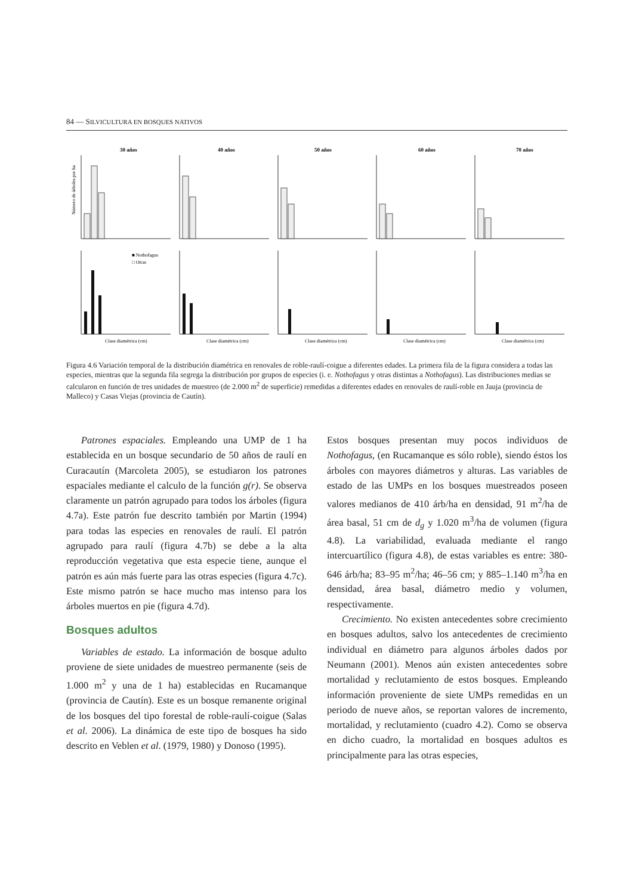84 — SILVICULTURA EN BOSQUES NATIVOS
30 años
40 años
50 años
60 años
70 años
Número de árboles por ha
■ Nothofagus
□ Otras
Clase diamétrica (cm)
Clase diamétrica (cm)
Clase diamétrica (cm)
Clase diamétrica (cm)
Clase diamétrica (cm)
Figura 4.6 Variación temporal de la distribución diamétrica en renovales de roble-raulí-coigue a diferentes edades. La primera fila de la figura considera a todas las especies, mientras que la segunda fila segrega la distribución por grupos de especies (i. e. Nothofagus y otras distintas a Nothofagus). Las distribuciones medias se calcularon en función de tres unidades de muestreo (de 2.000 m<sup>2</sup> de superficie) remedidas a diferentes edades en renovales de raulí-roble en Jauja (provincia de Malleco) y Casas Viejas (provincia de Cautín).
Patrones espaciales. Empleando una UMP de 1 ha establecida en un bosque secundario de 50 años de raulí en Curacautín (Marcoleta 2005), se estudiaron los patrones espaciales mediante el calculo de la función g(r). Se observa claramente un patrón agrupado para todos los árboles (figura 4.7a). Este patrón fue descrito también por Martin (1994) para todas las especies en renovales de raulí. El patrón agrupado para raulí (figura 4.7b) se debe a la alta reproducción vegetativa que esta especie tiene, aunque el patrón es aún más fuerte para las otras especies (figura 4.7c). Este mismo patrón se hace mucho mas intenso para los árboles muertos en pie (figura 4.7d).
Bosques adultos
Variables de estado. La información de bosque adulto proviene de siete unidades de muestreo permanente (seis de 1.000 m<sup>2</sup> y una de 1 ha) establecidas en Rucamanque (provincia de Cautín). Este es un bosque remanente original de los bosques del tipo forestal de roble-raulí-coigue (Salas et al. 2006). La dinámica de este tipo de bosques ha sido descrito en Veblen et al. (1979, 1980) y Donoso (1995).
Estos bosques presentan muy pocos individuos de Nothofagus, (en Rucamanque es sólo roble), siendo éstos los árboles con mayores diámetros y alturas. Las variables de estado de las UMPs en los bosques muestreados poseen valores medianos de 410 árb/ha en densidad, 91 m<sup>2</sup>/ha de área basal, 51 cm de d<sub>g</sub> y 1.020 m<sup>3</sup>/ha de volumen (figura 4.8). La variabilidad, evaluada mediante el rango intercuartílico (figura 4.8), de estas variables es entre: 380-646 árb/ha; 83–95 m<sup>2</sup>/ha; 46–56 cm; y 885–1.140 m<sup>3</sup>/ha en densidad, área basal, diámetro medio y volumen, respectivamente.
Crecimiento. No existen antecedentes sobre crecimiento en bosques adultos, salvo los antecedentes de crecimiento individual en diámetro para algunos árboles dados por Neumann (2001). Menos aún existen antecedentes sobre mortalidad y reclutamiento de estos bosques. Empleando información proveniente de siete UMPs remedidas en un periodo de nueve años, se reportan valores de incremento, mortalidad, y reclutamiento (cuadro 4.2). Como se observa en dicho cuadro, la mortalidad en bosques adultos es principalmente para las otras especies,